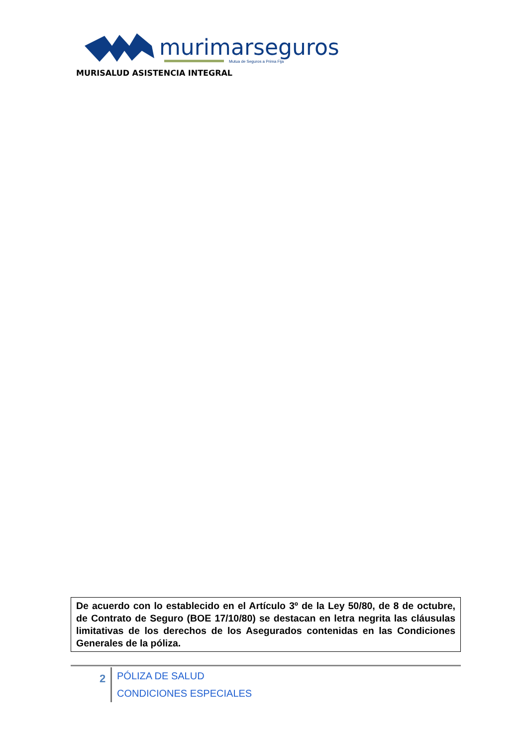murimarseguros
Mutua de Seguros a Prima Fija
MURISALUD ASISTENCIA INTEGRAL
De acuerdo con lo establecido en el Artículo 3º de la Ley 50/80, de 8 de octubre, de Contrato de Seguro (BOE 17/10/80) se destacan en letra negrita las cláusulas limitativas de los derechos de los Asegurados contenidas en las Condiciones Generales de la póliza.
2
PÓLIZA DE SALUD
CONDICIONES ESPECIALES